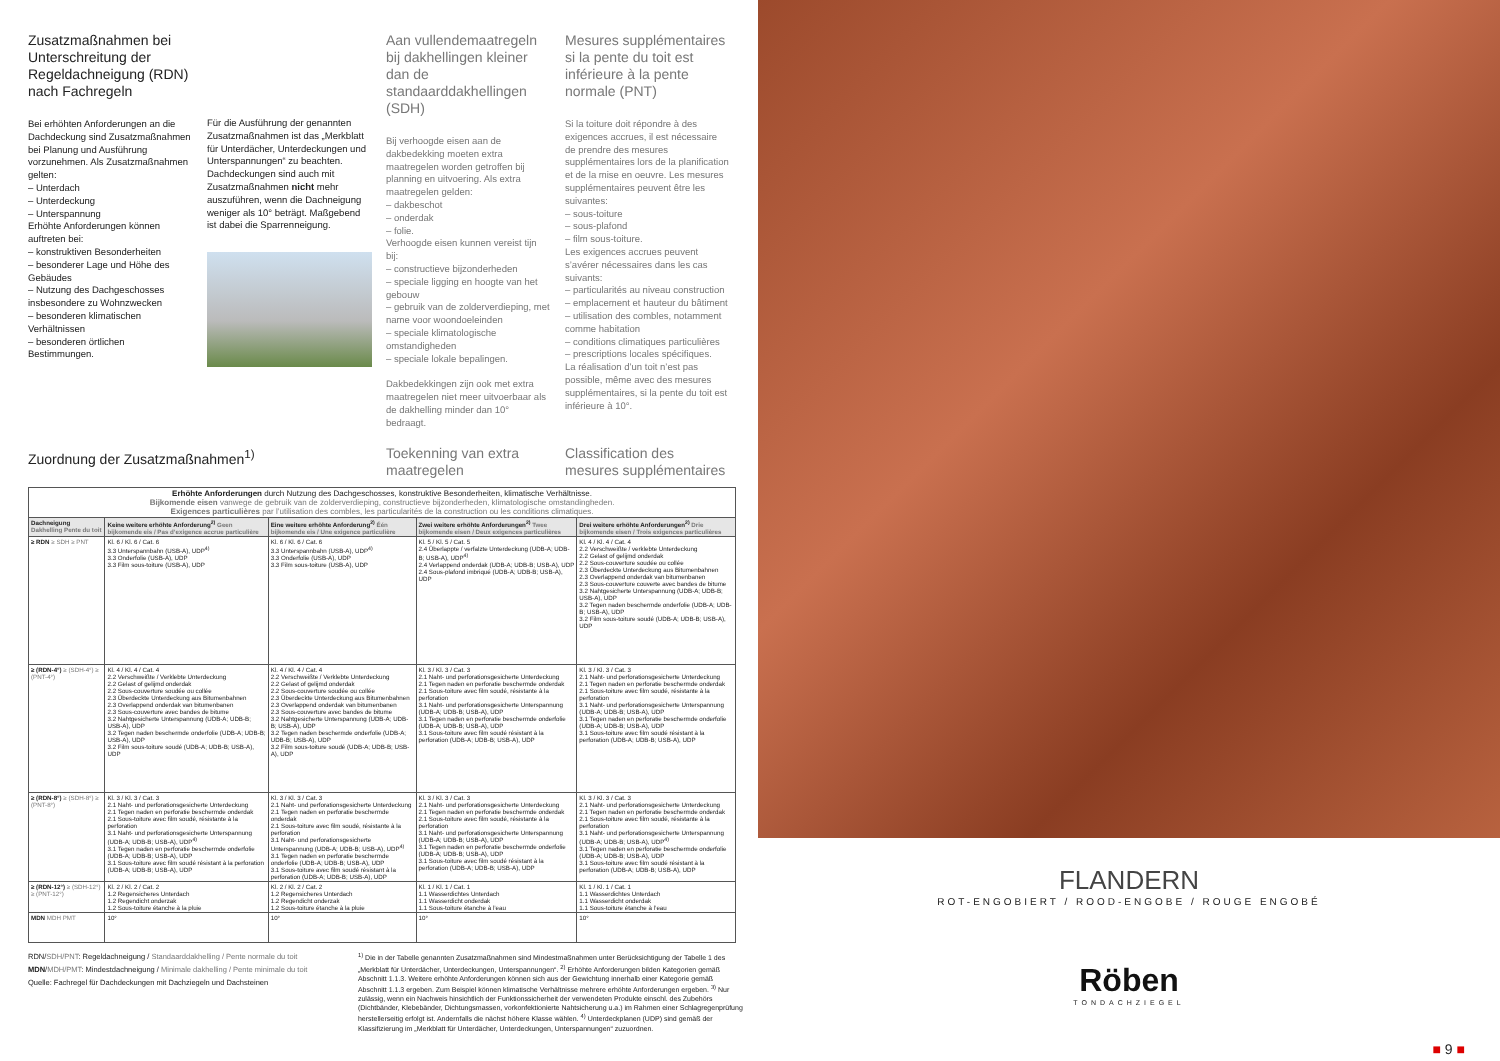Zusatzmaßnahmen bei Unterschreitung der Regeldachneigung (RDN) nach Fachregeln
Bei erhöhten Anforderungen an die Dachdeckung sind Zusatzmaßnahmen bei Planung und Ausführung vorzunehmen. Als Zusatzmaßnahmen gelten:
– Unterdach
– Unterdeckung
– Unterspannung
Erhöhte Anforderungen können auftreten bei:
– konstruktiven Besonderheiten
– besonderer Lage und Höhe des Gebäudes
– Nutzung des Dachgeschosses insbesondere zu Wohnzwecken
– besonderen klimatischen Verhältnissen
– besonderen örtlichen Bestimmungen.
Für die Ausführung der genannten Zusatzmaßnahmen ist das „Merkblatt für Unterdächer, Unterdeckungen und Unterspannungen“ zu beachten. Dachdeckungen sind auch mit Zusatzmaßnahmen nicht mehr auszuführen, wenn die Dachneigung weniger als 10° beträgt. Maßgebend ist dabei die Sparrenneigung.
Aan vullendemaatregeln bij dakhellingen kleiner dan de standaarddakhellingen (SDH)
Bij verhoogde eisen aan de dakbedekking moeten extra maatregelen worden getroffen bij planning en uitvoering. Als extra maatregelen gelden:
– dakbeschot
– onderdak
– folie.
Verhoogde eisen kunnen vereist tijn bij:
– constructieve bijzonderheden
– speciale ligging en hoogte van het gebouw
– gebruik van de zolderverdieping, met name voor woondoeleinden
– speciale klimatologische omstandigheden
– speciale lokale bepalingen.
Dakbedekkingen zijn ook met extra maatregelen niet meer uitvoerbaar als de dakhelling minder dan 10° bedraagt.
Mesures supplémentaires si la pente du toit est inférieure à la pente normale (PNT)
Si la toiture doit répondre à des exigences accrues, il est nécessaire de prendre des mesures supplémentaires lors de la planification et de la mise en oeuvre. Les mesures supplémentaires peuvent être les suivantes:
– sous-toiture
– sous-plafond
– film sous-toiture.
Les exigences accrues peuvent s’avérer nécessaires dans les cas suivants:
– particularités au niveau construction
– emplacement et hauteur du bâtiment
– utilisation des combles, notamment comme habitation
– conditions climatiques particulières
– prescriptions locales spécifiques.
La réalisation d’un toit n’est pas possible, même avec des mesures supplémentaires, si la pente du toit est inférieure à 10°.
Zuordnung der Zusatzmaßnahmen<sup>1)</sup> Toekenning van extra maatregelen
Classification des mesures supplémentaires
| Erhöhte Anforderungen durch Nutzung des Dachgeschosses, konstruktive Besonderheiten, klimatische Verhältnisse. Bijkomende eisen vanwege de gebruik van de zolderverdieping, constructieve bijzonderheden, klimatologische omstandingheden. Exigences particulières par l’utilisation des combles, les particularités de la construction ou les conditions climatiques. | | | | |
| Dachneigung Dakhelling Pente du toit | Keine weitere erhöhte Anforderung<sup>2)</sup> Geen bijkomende eis / Pas d’exigence accrue particulière | Eine weitere erhöhte Anforderung<sup>2)</sup> Één bijkomende eis / Une exigence particulière | Zwei weitere erhöhte Anforderungen<sup>2)</sup> Twee bijkomende eisen / Deux exigences particulières | Drei weitere erhöhte Anforderungen<sup>2)</sup> Drie bijkomende eisen / Trois exigences particulières |
| ≥ RDN ≥ SDH ≥ PNT | Kl. 6 / Kl. 6 / Cat. 6 3.3 Unterspannbahn (USB-A), UDP<sup>4)</sup> 3.3 Onderfolie (USB-A), UDP 3.3 Film sous-toiture (USB-A), UDP | Kl. 6 / Kl. 6 / Cat. 6 3.3 Unterspannbahn (USB-A), UDP<sup>4)</sup> 3.3 Onderfolie (USB-A), UDP 3.3 Film sous-toiture (USB-A), UDP | Kl. 5 / Kl. 5 / Cat. 5 2.4 Überlappte / verfalzte Unterdeckung (UDB-A; UDB-B; USB-A), UDP<sup>4)</sup> 2.4 Verlappend onderdak (UDB-A; UDB-B; USB-A), UDP 2.4 Sous-plafond imbriqué (UDB-A; UDB-B; USB-A), UDP | Kl. 4 / Kl. 4 / Cat. 4 2.2 Verschweißte / verklebte Unterdeckung 2.2 Gelast of gelijmd onderdak 2.2 Sous-couverture soudée ou collée 2.3 Überdeckte Unterdeckung aus Bitumenbahnen 2.3 Overlappend onderdak van bitumenbanen 2.3 Sous-couverture couverte avec bandes de bitume 3.2 Nahtgesicherte Unterspannung (UDB-A; UDB-B; USB-A), UDP 3.2 Tegen naden beschermde onderfolie (UDB-A; UDB-B; USB-A), UDP 3.2 Film sous-toiture soudé (UDB-A; UDB-B; USB-A), UDP |
| ≥ (RDN-4°) ≥ (SDH-4°) ≥ (PNT-4°) | Kl. 4 / Kl. 4 / Cat. 4 2.2 Verschweißte / Verklebte Unterdeckung 2.2 Gelast of gelijmd onderdak 2.2 Sous-couverture soudée ou collée 2.3 Überdeckte Unterdeckung aus Bitumenbahnen 2.3 Overlappend onderdak van bitumenbanen 2.3 Sous-couverture avec bandes de bitume 3.2 Nahtgesicherte Unterspannung (UDB-A; UDB-B; USB-A), UDP 3.2 Tegen naden beschermde onderfolie (UDB-A; UDB-B; USB-A), UDP 3.2 Film sous-toiture soudé (UDB-A; UDB-B; USB-A), UDP | Kl. 4 / Kl. 4 / Cat. 4 2.2 Verschweißte / Verklebte Unterdeckung 2.2 Gelast of gelijmd onderdak 2.2 Sous-couverture soudée ou collée 2.3 Überdeckte Unterdeckung aus Bitumenbahnen 2.3 Overlappend onderdak van bitumenbanen 2.3 Sous-couverture avec bandes de bitume 3.2 Nahtgesicherte Unterspannung (UDB-A; UDB-B; USB-A), UDP 3.2 Tegen naden beschermde onderfolie (UDB-A; UDB-B; USB-A), UDP 3.2 Film sous-toiture soudé (UDB-A; UDB-B; USB-A), UDP | Kl. 3 / Kl. 3 / Cat. 3 2.1 Naht- und perforationsgesicherte Unterdeckung 2.1 Tegen naden en perforatie beschermde onderdak 2.1 Sous-toiture avec film soudé, résistante à la perforation 3.1 Naht- und perforationsgesicherte Unterspannung (UDB-A; UDB-B; USB-A), UDP 3.1 Tegen naden en perforatie beschermde onderfolie (UDB-A; UDB-B; USB-A), UDP 3.1 Sous-toiture avec film soudé résistant à la perforation (UDB-A; UDB-B; USB-A), UDP | Kl. 3 / Kl. 3 / Cat. 3 2.1 Naht- und perforationsgesicherte Unterdeckung 2.1 Tegen naden en perforatie beschermde onderdak 2.1 Sous-toiture avec film soudé, résistante à la perforation 3.1 Naht- und perforationsgesicherte Unterspannung (UDB-A; UDB-B; USB-A), UDP 3.1 Tegen naden en perforatie beschermde onderfolie (UDB-A; UDB-B; USB-A), UDP 3.1 Sous-toiture avec film soudé résistant à la perforation (UDB-A; UDB-B; USB-A), UDP |
| ≥ (RDN-8°) ≥ (SDH-8°) ≥ (PNT-8°) | Kl. 3 / Kl. 3 / Cat. 3 2.1 Naht- und perforationsgesicherte Unterdeckung 2.1 Tegen naden en perforatie beschermde onderdak 2.1 Sous-toiture avec film soudé, résistante à la perforation 3.1 Naht- und perforationsgesicherte Unterspannung (UDB-A; UDB-B; USB-A), UDP<sup>4)</sup> 3.1 Tegen naden en perforatie beschermde onderfolie (UDB-A; UDB-B; USB-A), UDP 3.1 Sous-toiture avec film soudé résistant à la perforation (UDB-A; UDB-B; USB-A), UDP | Kl. 3 / Kl. 3 / Cat. 3 2.1 Naht- und perforationsgesicherte Unterdeckung 2.1 Tegen naden en perforatie beschermde onderdak 2.1 Sous-toiture avec film soudé, résistante à la perforation 3.1 Naht- und perforationsgesicherte Unterspannung (UDB-A; UDB-B; USB-A), UDP<sup>4)</sup> 3.1 Tegen naden en perforatie beschermde onderfolie (UDB-A; UDB-B; USB-A), UDP 3.1 Sous-toiture avec film soudé résistant à la perforation (UDB-A; UDB-B; USB-A), UDP | Kl. 3 / Kl. 3 / Cat. 3 2.1 Naht- und perforationsgesicherte Unterdeckung 2.1 Tegen naden en perforatie beschermde onderdak 2.1 Sous-toiture avec film soudé, résistante à la perforation 3.1 Naht- und perforationsgesicherte Unterspannung (UDB-A; UDB-B; USB-A), UDP 3.1 Tegen naden en perforatie beschermde onderfolie (UDB-A; UDB-B; USB-A), UDP 3.1 Sous-toiture avec film soudé résistant à la perforation (UDB-A; UDB-B; USB-A), UDP | Kl. 3 / Kl. 3 / Cat. 3 2.1 Naht- und perforationsgesicherte Unterdeckung 2.1 Tegen naden en perforatie beschermde onderdak 2.1 Sous-toiture avec film soudé, résistante à la perforation 3.1 Naht- und perforationsgesicherte Unterspannung (UDB-A; UDB-B; USB-A), UDP<sup>4)</sup> 3.1 Tegen naden en perforatie beschermde onderfolie (UDB-A; UDB-B; USB-A), UDP 3.1 Sous-toiture avec film soudé résistant à la perforation (UDB-A; UDB-B; USB-A), UDP |
| ≥ (RDN-12°) ≥ (SDH-12°) ≥ (PNT-12°) | Kl. 2 / Kl. 2 / Cat. 2 1.2 Regensicheres Unterdach 1.2 Regendicht onderzak 1.2 Sous-toiture étanche à la pluie | Kl. 2 / Kl. 2 / Cat. 2 1.2 Regensicheres Unterdach 1.2 Regendicht onderzak 1.2 Sous-toiture étanche à la pluie | Kl. 1 / Kl. 1 / Cat. 1 1.1 Wasserdichtes Unterdach 1.1 Wasserdicht onderdak 1.1 Sous-toiture étanche à l’eau | Kl. 1 / Kl. 1 / Cat. 1 1.1 Wasserdichtes Unterdach 1.1 Wasserdicht onderdak 1.1 Sous-toiture étanche à l’eau |
| MDN MDH PMT | 10° | 10° | 10° | 10° |
RDN/SDH/PNT: Regeldachneigung / Standaarddakhelling / Pente normale du toit
MDN/MDH/PMT: Mindestdachneigung / Minimale dakhelling / Pente minimale du toit
Quelle: Fachregel für Dachdeckungen mit Dachziegeln und Dachsteinen
<sup>1)</sup> Die in der Tabelle genannten Zusatzmaßnahmen sind Mindestmaßnahmen unter Berücksichtigung der Tabelle 1 des „Merkblatt für Unterdächer, Unterdeckungen, Unterspannungen“. <sup>2)</sup> Erhöhte Anforderungen bilden Kategorien gemäß Abschnitt 1.1.3. Weitere erhöhte Anforderungen können sich aus der Gewichtung innerhalb einer Kategorie gemäß Abschnitt 1.1.3 ergeben. Zum Beispiel können klimatische Verhältnisse mehrere erhöhte Anforderungen ergeben. <sup>3)</sup> Nur zulässig, wenn ein Nachweis hinsichtlich der Funktionssicherheit der verwendeten Produkte einschl. des Zubehörs (Dichtbänder, Klebebänder, Dichtungsmassen, vorkonfektionierte Nahtsicherung u.a.) im Rahmen einer Schlagregenprüfung herstellerseitig erfolgt ist. Andernfalls die nächst höhere Klasse wählen. <sup>4)</sup> Unterdeckplanen (UDP) sind gemäß der Klassifizierung im „Merkblatt für Unterdächer, Unterdeckungen, Unterspannungen“ zuzuordnen.
FLANDERN
ROT-ENGOBIERT / ROOD-ENGOBE / ROUGE ENGOBÉ
Röben
TONDACHZIEGEL
■ 9 ■